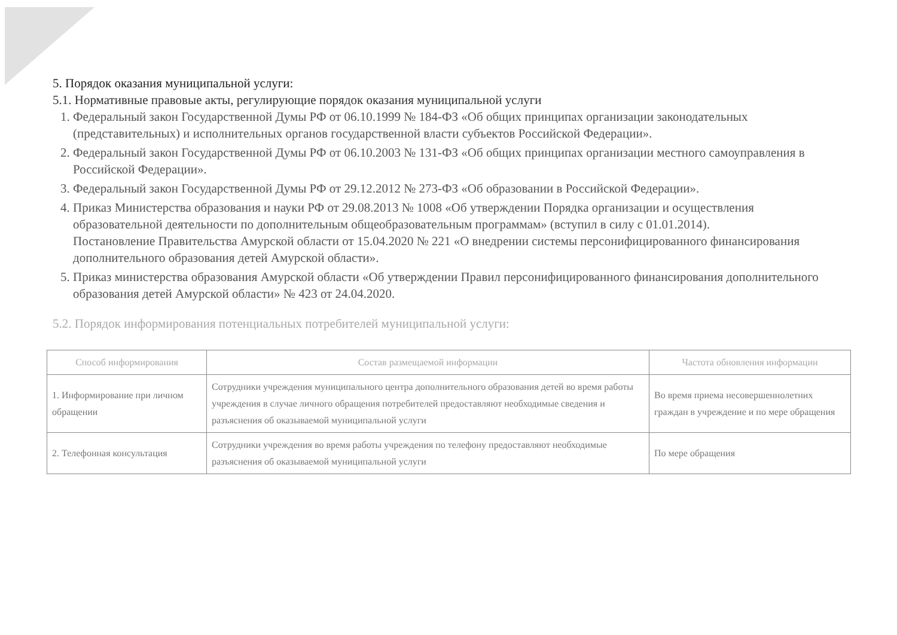5. Порядок оказания муниципальной услуги:
5.1. Нормативные правовые акты, регулирующие порядок оказания муниципальной услуги
1. Федеральный закон Государственной Думы РФ от 06.10.1999 № 184-ФЗ «Об общих принципах организации законодательных (представительных) и исполнительных органов государственной власти субъектов Российской Федерации».
2. Федеральный закон Государственной Думы РФ от 06.10.2003 № 131-ФЗ «Об общих принципах организации местного самоуправления в Российской Федерации».
3. Федеральный закон Государственной Думы РФ от 29.12.2012 № 273-ФЗ «Об образовании в Российской Федерации».
4. Приказ Министерства образования и науки РФ от 29.08.2013 № 1008 «Об утверждении Порядка организации и осуществления образовательной деятельности по дополнительным общеобразовательным программам» (вступил в силу с 01.01.2014).
Постановление Правительства Амурской области от 15.04.2020 № 221 «О внедрении системы персонифицированного финансирования дополнительного образования детей Амурской области».
5. Приказ министерства образования Амурской области «Об утверждении Правил персонифицированного финансирования дополнительного образования детей Амурской области» № 423 от 24.04.2020.
5.2. Порядок информирования потенциальных потребителей муниципальной услуги:
| Способ информирования | Состав размещаемой информации | Частота обновления информации |
| --- | --- | --- |
| 1. Информирование при личном обращении | Сотрудники учреждения муниципального центра дополнительного образования детей во время работы учреждения в случае личного обращения потребителей предоставляют необходимые сведения и разъяснения об оказываемой муниципальной услуги | Во время приема несовершеннолетних граждан в учреждение и по мере обращения |
| 2. Телефонная консультация | Сотрудники учреждения во время работы учреждения по телефону предоставляют необходимые разъяснения об оказываемой муниципальной услуги | По мере обращения |